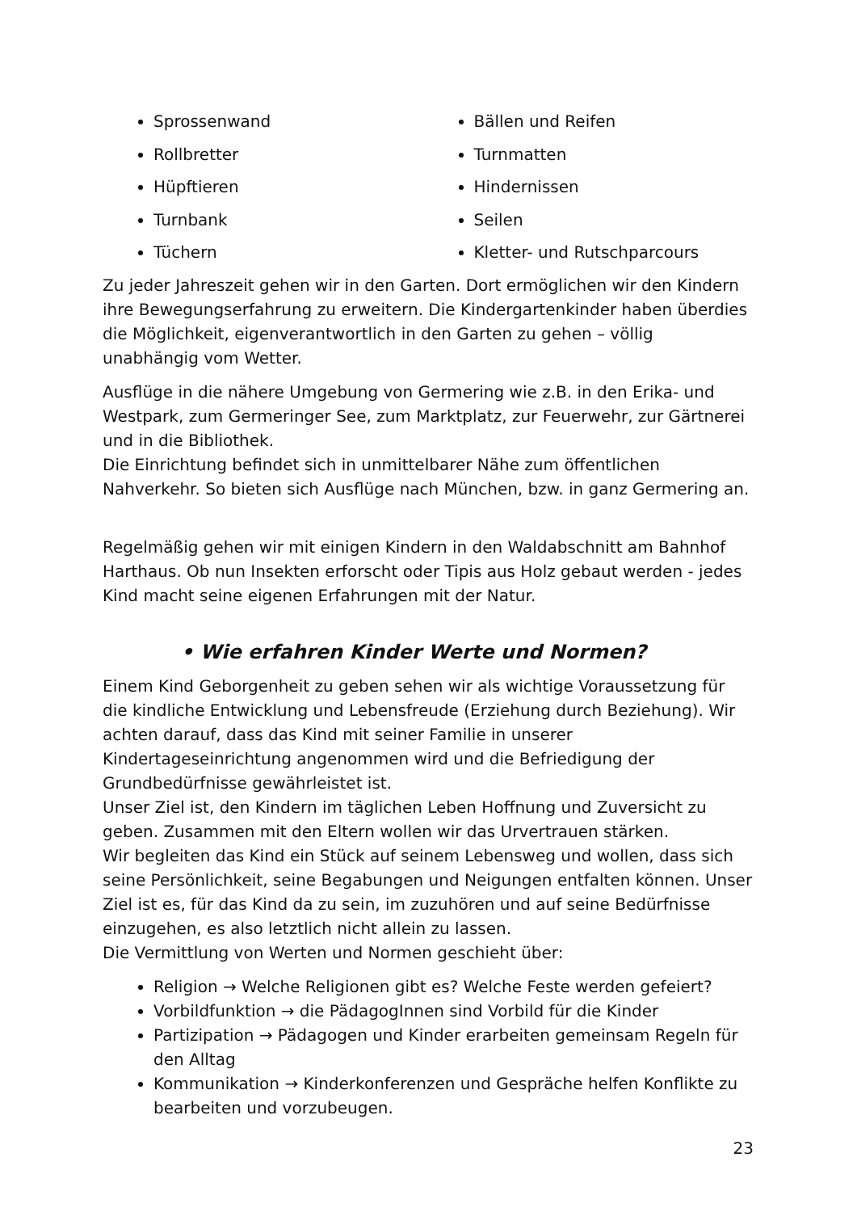Sprossenwand
Rollbretter
Hüpftieren
Turnbank
Tüchern
Bällen und Reifen
Turnmatten
Hindernissen
Seilen
Kletter- und Rutschparcours
Zu jeder Jahreszeit gehen wir in den Garten. Dort ermöglichen wir den Kindern ihre Bewegungserfahrung zu erweitern. Die Kindergartenkinder haben überdies die Möglichkeit, eigenverantwortlich in den Garten zu gehen – völlig unabhängig vom Wetter.
Ausflüge in die nähere Umgebung von Germering wie z.B. in den Erika- und Westpark, zum Germeringer See, zum Marktplatz, zur Feuerwehr, zur Gärtnerei und in die Bibliothek.
Die Einrichtung befindet sich in unmittelbarer Nähe zum öffentlichen Nahverkehr. So bieten sich Ausflüge nach München, bzw. in ganz Germering an.
Regelmäßig gehen wir mit einigen Kindern in den Waldabschnitt am Bahnhof Harthaus. Ob nun Insekten erforscht oder Tipis aus Holz gebaut werden - jedes Kind macht seine eigenen Erfahrungen mit der Natur.
• Wie erfahren Kinder Werte und Normen?
Einem Kind Geborgenheit zu geben sehen wir als wichtige Voraussetzung für die kindliche Entwicklung und Lebensfreude (Erziehung durch Beziehung). Wir achten darauf, dass das Kind mit seiner Familie in unserer Kindertageseinrichtung angenommen wird und die Befriedigung der Grundbedürfnisse gewährleistet ist.
Unser Ziel ist, den Kindern im täglichen Leben Hoffnung und Zuversicht zu geben. Zusammen mit den Eltern wollen wir das Urvertrauen stärken.
Wir begleiten das Kind ein Stück auf seinem Lebensweg und wollen, dass sich seine Persönlichkeit, seine Begabungen und Neigungen entfalten können. Unser Ziel ist es, für das Kind da zu sein, im zuzuhören und auf seine Bedürfnisse einzugehen, es also letztlich nicht allein zu lassen.
Die Vermittlung von Werten und Normen geschieht über:
Religion → Welche Religionen gibt es? Welche Feste werden gefeiert?
Vorbildfunktion → die PädagogInnen sind Vorbild für die Kinder
Partizipation → Pädagogen und Kinder erarbeiten gemeinsam Regeln für den Alltag
Kommunikation → Kinderkonferenzen und Gespräche helfen Konflikte zu bearbeiten und vorzubeugen.
23